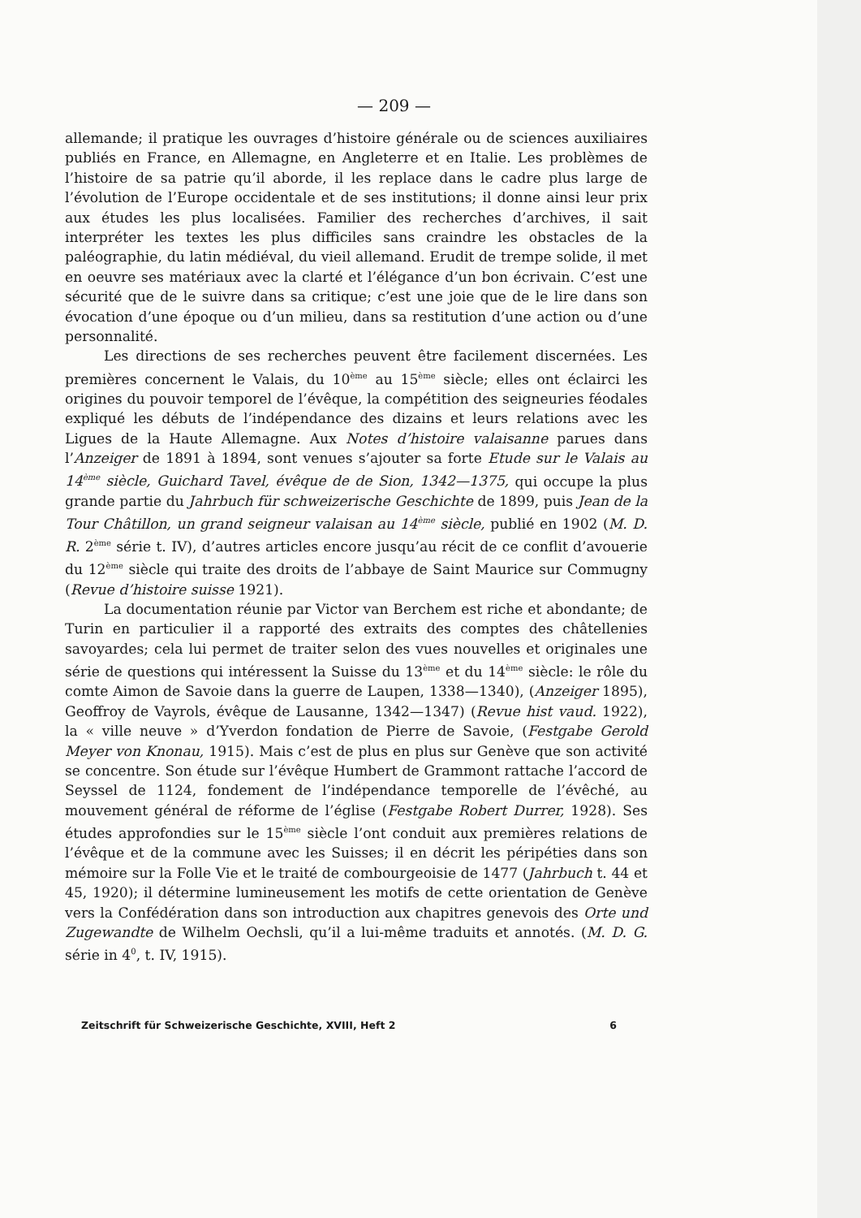— 209 —
allemande; il pratique les ouvrages d’histoire générale ou de sciences auxiliaires publiés en France, en Allemagne, en Angleterre et en Italie. Les problèmes de l’histoire de sa patrie qu’il aborde, il les replace dans le cadre plus large de l’évolution de l’Europe occidentale et de ses institutions; il donne ainsi leur prix aux études les plus localisées. Familier des recherches d’archives, il sait interpréter les textes les plus difficiles sans craindre les obstacles de la paléographie, du latin médiéval, du vieil allemand. Erudit de trempe solide, il met en oeuvre ses matériaux avec la clarté et l’élégance d’un bon écrivain. C’est une sécurité que de le suivre dans sa critique; c’est une joie que de le lire dans son évocation d’une époque ou d’un milieu, dans sa restitution d’une action ou d’une personnalité.
Les directions de ses recherches peuvent être facilement discernées. Les premières concernent le Valais, du 10<sup>ème</sup> au 15<sup>ème</sup> siècle; elles ont éclairci les origines du pouvoir temporel de l’évêque, la compétition des seigneuries féodales expliqué les débuts de l’indépendance des dizains et leurs relations avec les Ligues de la Haute Allemagne. Aux Notes d’histoire valaisanne parues dans l’Anzeiger de 1891 à 1894, sont venues s’ajouter sa forte Etude sur le Valais au 14<sup>ème</sup> siècle, Guichard Tavel, évêque de de Sion, 1342—1375, qui occupe la plus grande partie du Jahrbuch für schweizerische Geschichte de 1899, puis Jean de la Tour Châtillon, un grand seigneur valaisan au 14<sup>ème</sup> siècle, publié en 1902 (M. D. R. 2<sup>ème</sup> série t. IV), d’autres articles encore jusqu’au récit de ce conflit d’avouerie du 12<sup>ème</sup> siècle qui traite des droits de l’abbaye de Saint Maurice sur Commugny (Revue d’histoire suisse 1921).
La documentation réunie par Victor van Berchem est riche et abondante; de Turin en particulier il a rapporté des extraits des comptes des châtellenies savoyardes; cela lui permet de traiter selon des vues nouvelles et originales une série de questions qui intéressent la Suisse du 13<sup>ème</sup> et du 14<sup>ème</sup> siècle: le rôle du comte Aimon de Savoie dans la guerre de Laupen, 1338—1340), (Anzeiger 1895), Geoffroy de Vayrols, évêque de Lausanne, 1342—1347) (Revue hist vaud. 1922), la « ville neuve » d’Yverdon fondation de Pierre de Savoie, (Festgabe Gerold Meyer von Knonau, 1915). Mais c’est de plus en plus sur Genève que son activité se concentre. Son étude sur l’évêque Humbert de Grammont rattache l’accord de Seyssel de 1124, fondement de l’indépendance temporelle de l’évêché, au mouvement général de réforme de l’église (Festgabe Robert Durrer, 1928). Ses études approfondies sur le 15<sup>ème</sup> siècle l’ont conduit aux premières relations de l’évêque et de la commune avec les Suisses; il en décrit les péripéties dans son mémoire sur la Folle Vie et le traité de combourgeoisie de 1477 (Jahrbuch t. 44 et 45, 1920); il détermine lumineusement les motifs de cette orientation de Genève vers la Confédération dans son introduction aux chapitres genevois des Orte und Zugewandte de Wilhelm Oechsli, qu’il a lui-même traduits et annotés. (M. D. G. série in 4<sup>0</sup>, t. IV, 1915).
Zeitschrift für Schweizerische Geschichte, XVIII, Heft 2 6